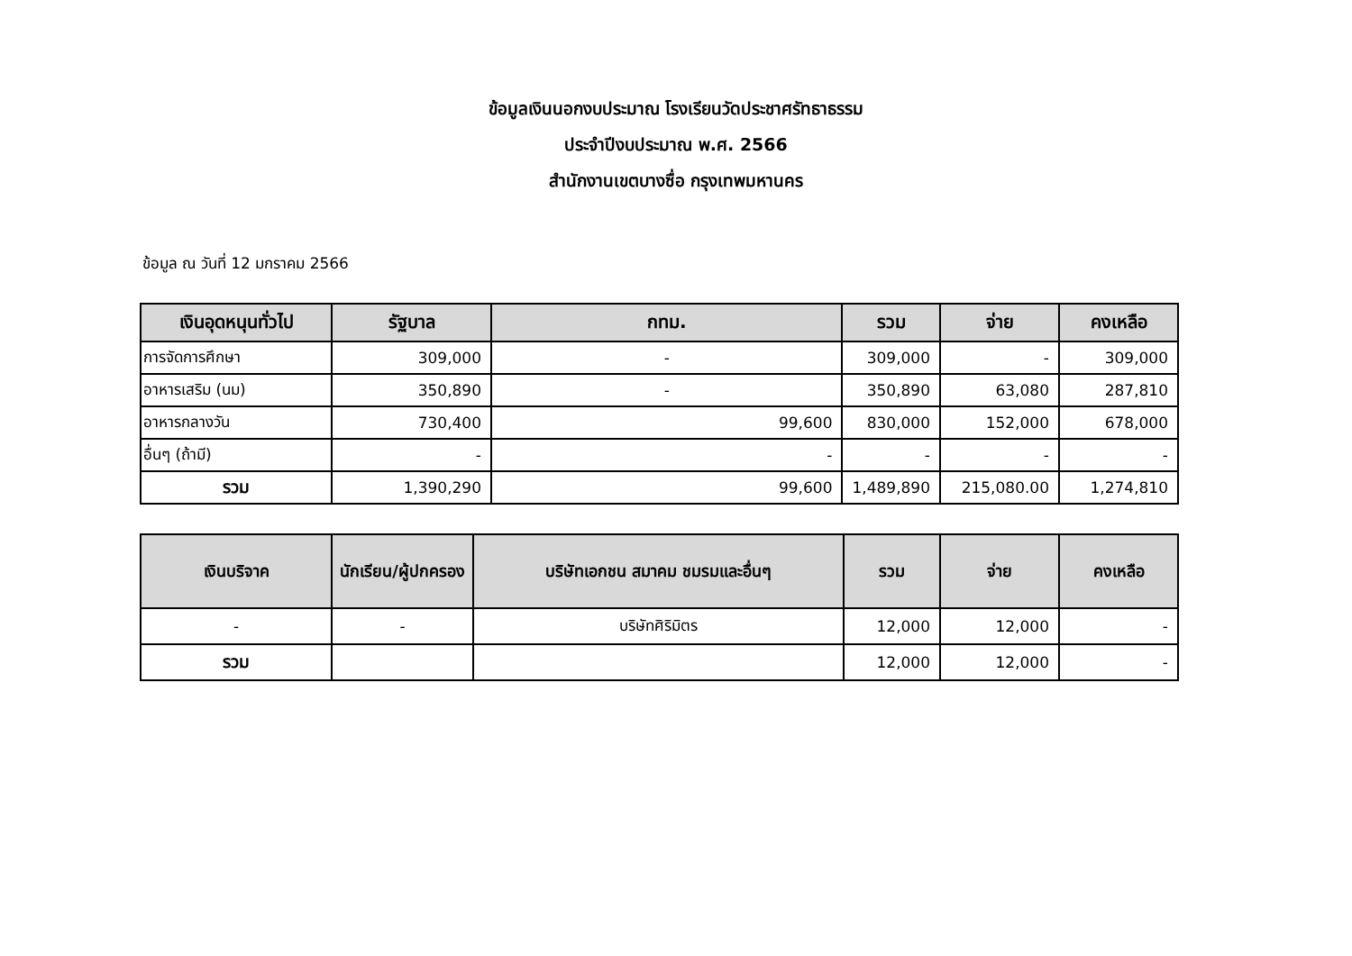ข้อมูลเงินนอกงบประมาณ โรงเรียนวัดประชาศรัทธาธรรม
ประจำปีงบประมาณ พ.ศ. 2566
สำนักงานเขตบางซื่อ กรุงเทพมหานคร
ข้อมูล ณ วันที่ 12 มกราคม 2566
| เงินอุดหนุนทั่วไป | รัฐบาล | กทม. | รวม | จ่าย | คงเหลือ |
| --- | --- | --- | --- | --- | --- |
| การจัดการศึกษา | 309,000 | - | 309,000 | - | 309,000 |
| อาหารเสริม (นม) | 350,890 | - | 350,890 | 63,080 | 287,810 |
| อาหารกลางวัน | 730,400 | 99,600 | 830,000 | 152,000 | 678,000 |
| อื่นๆ (ถ้ามี) | - | - | - | - | - |
| รวม | 1,390,290 | 99,600 | 1,489,890 | 215,080.00 | 1,274,810 |
| เงินบริจาค | นักเรียน/ผู้ปกครอง | บริษัทเอกชน สมาคม ชมรมและอื่นๆ | รวม | จ่าย | คงเหลือ |
| --- | --- | --- | --- | --- | --- |
| - | - | บริษัทศิริมิตร | 12,000 | 12,000 | - |
| รวม | | | 12,000 | 12,000 | - |